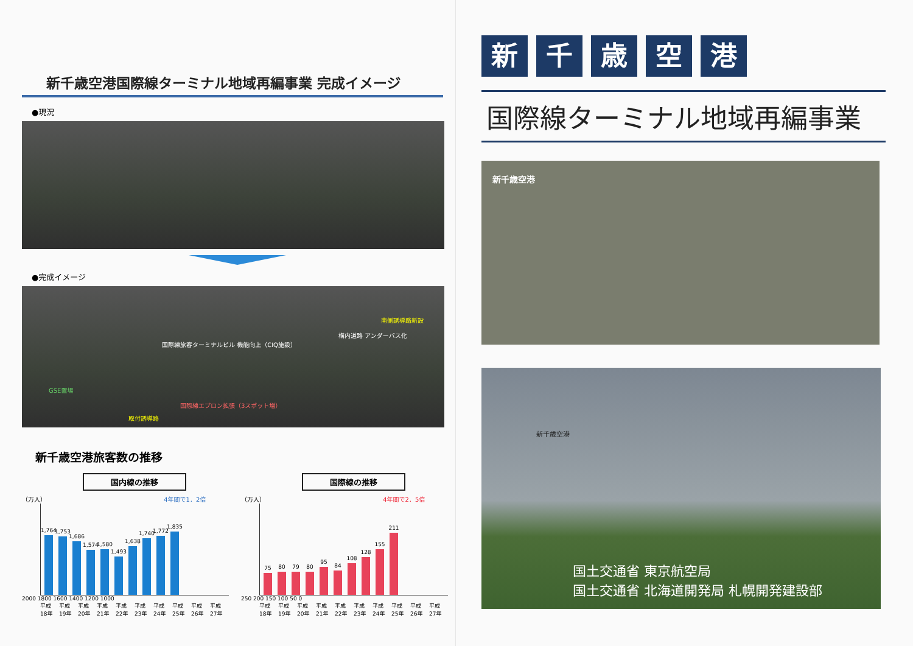新千歳空港国際線ターミナル地域再編事業 完成イメージ
●現況
●完成イメージ
南側誘導路新設
構内道路 アンダーパス化
国際線旅客ターミナルビル 機能向上（CIQ施設）
GSE置場
国際線エプロン拡張（3スポット増）
取付誘導路
新千歳空港旅客数の推移
国内線の推移
（万人） 4年間で1．2倍
1,764
1,753
1,686
1,574
1,580
1,493
1,638
1,740
1,772
1,835
2000 1800 1600 1400 1200 1000
平成18年
平成19年
平成20年
平成21年
平成22年
平成23年
平成24年
平成25年
平成26年
平成27年
国際線の推移
（万人） 4年間で2．5倍
75
80
79
80
95
84
108
128
155
211
250 200 150 100 50 0
平成18年
平成19年
平成20年
平成21年
平成22年
平成23年
平成24年
平成25年
平成26年
平成27年
新 千 歳 空 港
国際線ターミナル地域再編事業
新千歳空港
新千歳空港
国土交通省 東京航空局
国土交通省 北海道開発局 札幌開発建設部